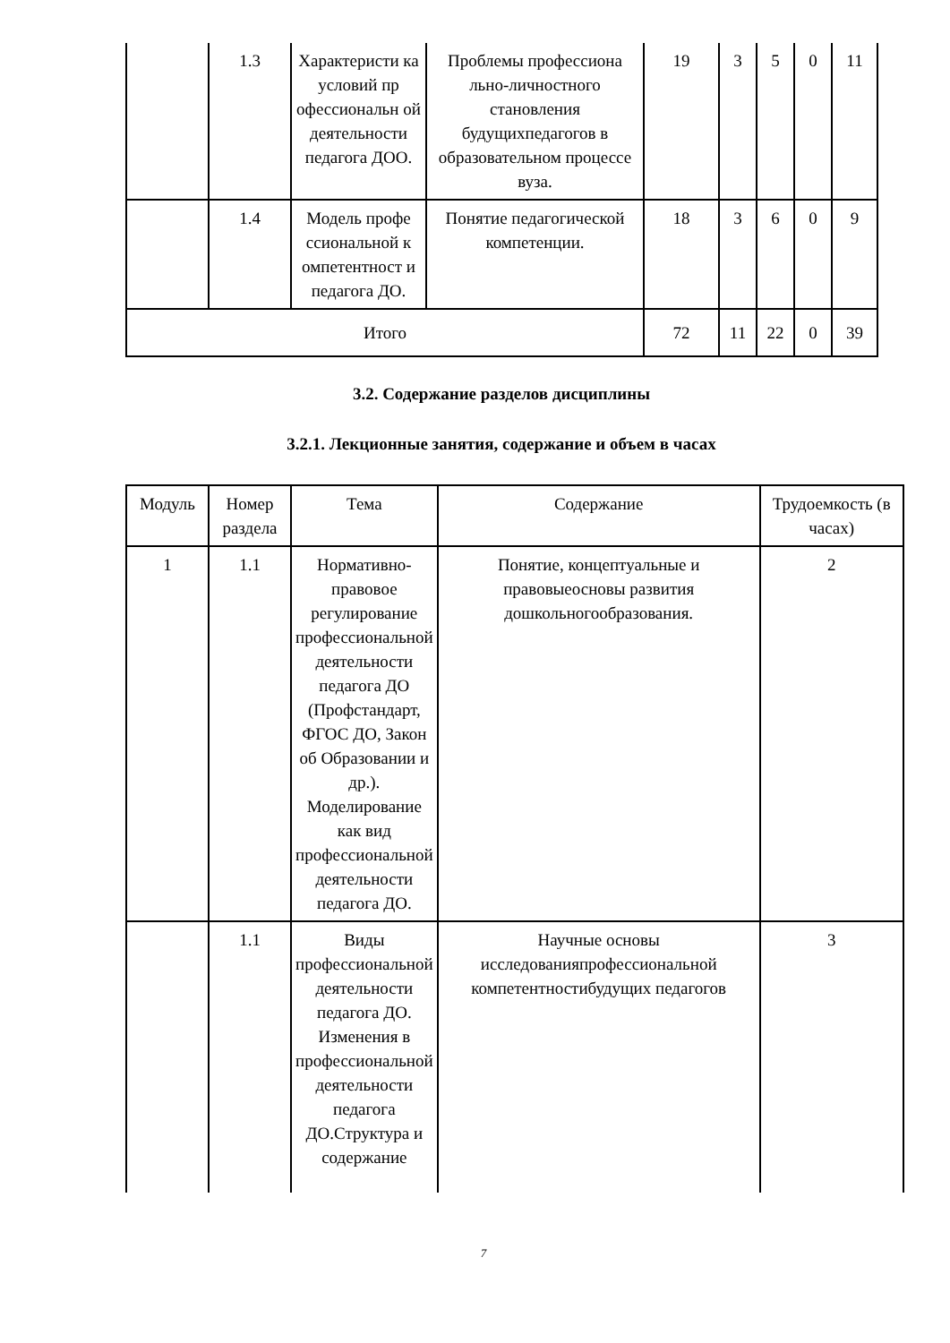| | 1.3 | Характеристи ка условий пр офессиональн ой деятельности педагога ДОО. | Проблемы профессиона льно-личностного становления будущихпедагогов в образовательном процессе вуза. | 19 | 3 | 5 | 0 | 11 |
| | 1.4 | Модель профе ссиональной к омпетентност и педагога ДО. | Понятие педагогической компетенции. | 18 | 3 | 6 | 0 | 9 |
| Итого | | | | 72 | 11 | 22 | 0 | 39 |
3.2. Содержание разделов дисциплины
3.2.1. Лекционные занятия, содержание и объем в часах
| Модуль | Номер раздела | Тема | Содержание | Трудоемкость (в часах) |
| --- | --- | --- | --- | --- |
| 1 | 1.1 | Нормативно-правовое регулирование профессиональной деятельности педагога ДО (Профстандарт, ФГОС ДО, Закон об Образовании и др.). Моделирование как вид профессиональной деятельности педагога ДО. | Понятие, концептуальные и правовыеосновы развития дошкольногообразования. | 2 |
| | 1.1 | Виды профессиональной деятельности педагога ДО. Изменения в профессиональной деятельности педагога ДО.Структура и содержание | Научные основы исследованияпрофессиональной компетентностибудущих педагогов | 3 |
7